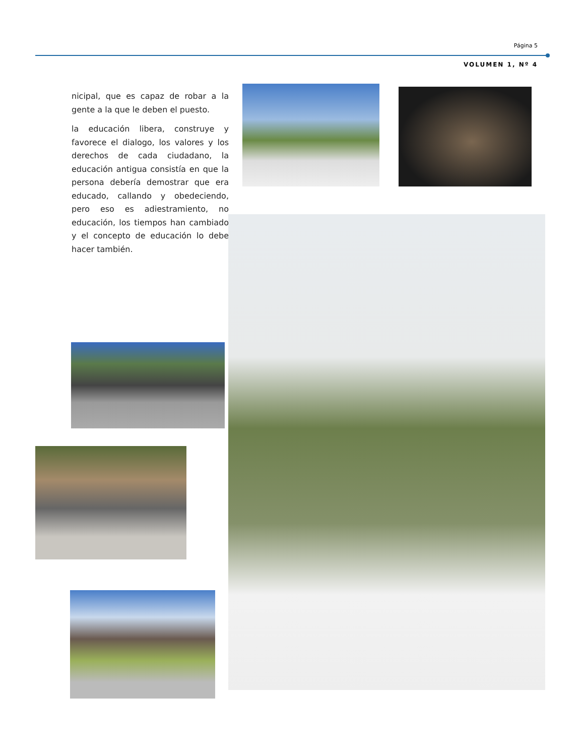Página 5
VOLUMEN 1, Nº 4
nicipal, que es capaz de robar a la gente a la que le deben el puesto.
la educación libera, construye y favorece el dialogo, los valores y los derechos de cada ciudadano, la educación antigua consistía en que la persona debería demostrar que era educado, callando y obedeciendo, pero eso es adiestramiento, no educación, los tiempos han cambiado y el concepto de educación lo debe hacer también.